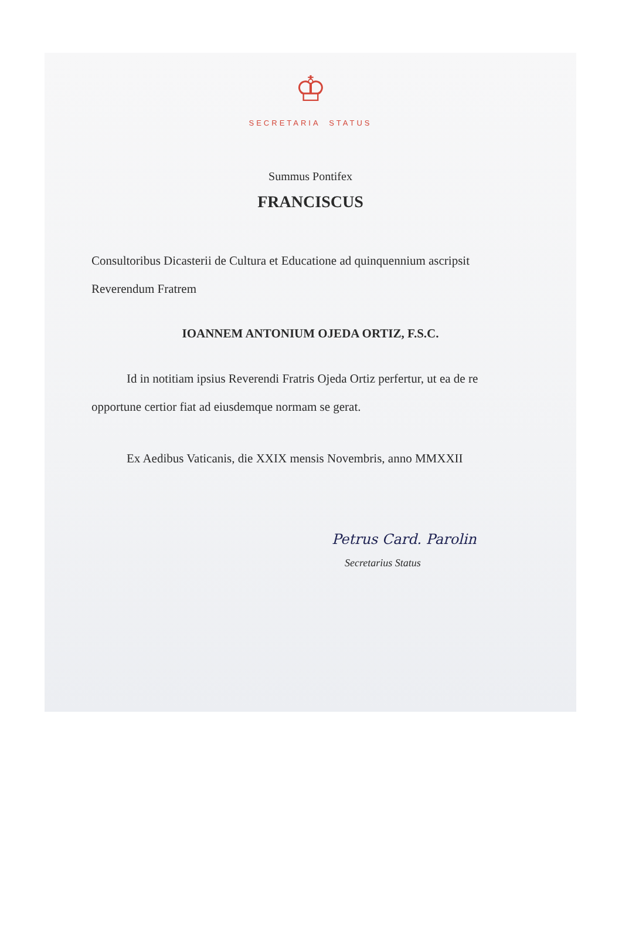♔
SECRETARIA STATUS
Summus Pontifex
FRANCISCUS
Consultoribus Dicasterii de Cultura et Educatione ad quinquennium ascripsit Reverendum Fratrem
IOANNEM ANTONIUM OJEDA ORTIZ, F.S.C.
Id in notitiam ipsius Reverendi Fratris Ojeda Ortiz perfertur, ut ea de re opportune certior fiat ad eiusdemque normam se gerat.
Ex Aedibus Vaticanis, die XXIX mensis Novembris, anno MMXXII
Petrus Card. Parolin
Secretarius Status